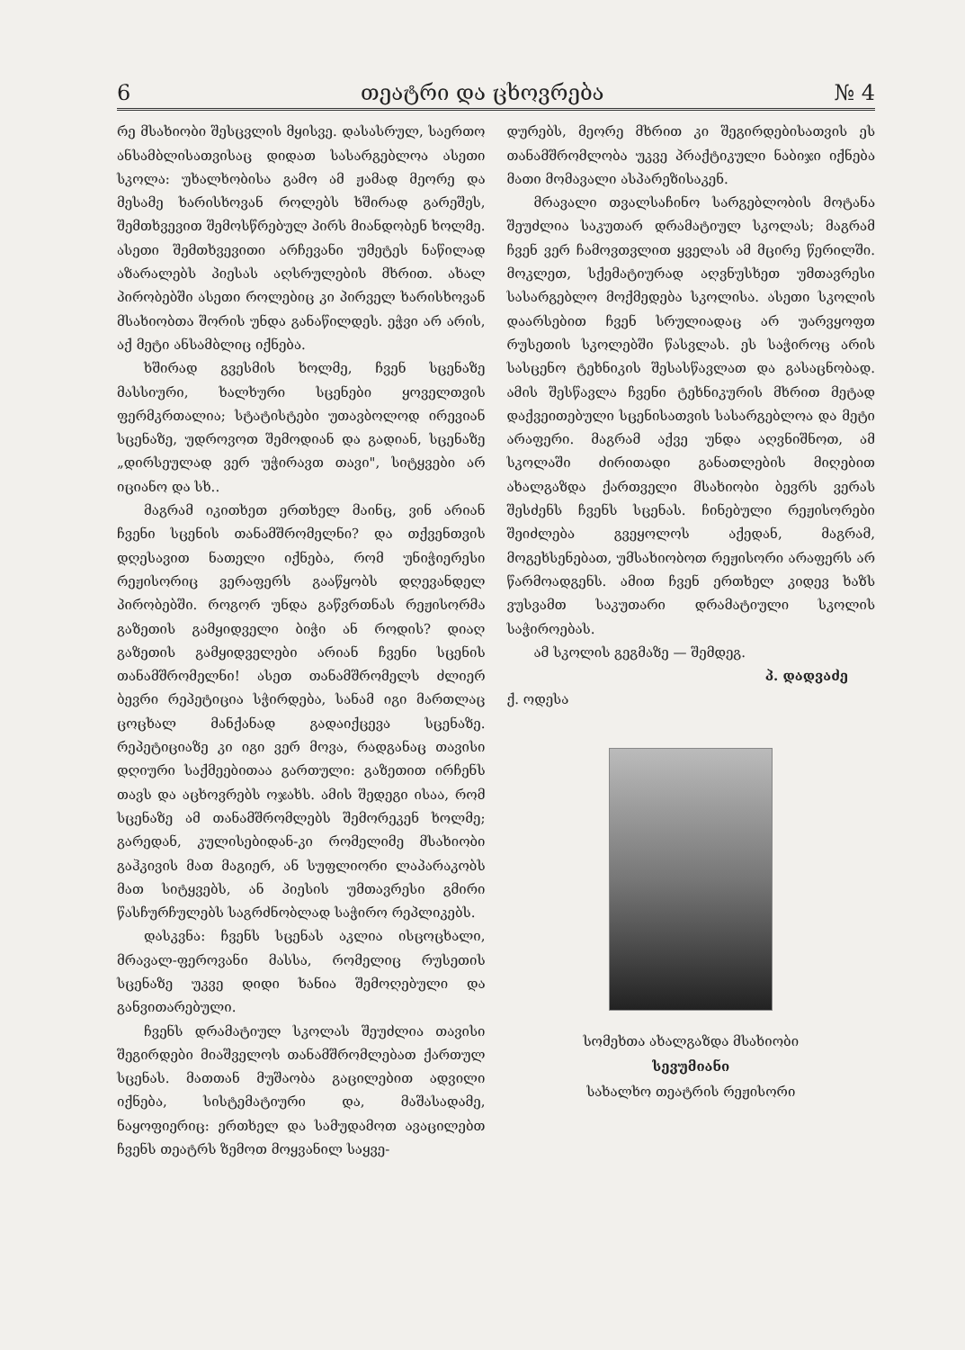6 თეატრი და ცხოვრება № 4
რე მსახიობი შესცვლის მყისვე. დასასრულ, საერთო ანსამბლისათვისაც დიდათ სასარგებლოა ასეთი სკოლა: უხალხობისა გამო ამ ჟამად მეორე და მესამე ხარისხოვან როლებს ხშირად გარეშეს, შემთხვევით შემოსწრებულ პირს მიანდობენ ხოლმე. ასეთი შემთხვევითი არჩევანი უმეტეს ნაწილად აზარალებს პიესას აღსრულების მხრით. ახალ პირობებში ასეთი როლებიც კი პირველ ხარისხოვან მსახიობთა შორის უნდა განაწილდეს. ეჭვი არ არის, აქ მეტი ანსამბლიც იქნება.
ხშირად გვესმის ხოლმე, ჩვენ სცენაზე მასსიური, ხალხური სცენები ყოველთვის ფერმკრთალია; სტატისტები უთავბოლოდ ირევიან სცენაზე, უდროვოთ შემოდიან და გადიან, სცენაზე „დირსეულად ვერ უჭირავთ თავი", სიტყვები არ იციანო და სხ..
მაგრამ იკითხეთ ერთხელ მაინც, ვინ არიან ჩვენი სცენის თანამშრომელნი? და თქვენთვის დღესავით ნათელი იქნება, რომ უნიჭიერესი რეჟისორიც ვერაფერს გააწყობს დღევანდელ პირობებში. როგორ უნდა გაწვრთნას რეჟისორმა გაზეთის გამყიდველი ბიჭი ან როდის? დიაღ გაზეთის გამყიდველები არიან ჩვენი სცენის თანამშრომელნი! ასეთ თანამშრომელს ძლიერ ბევრი რეპეტიცია სჭირდება, სანამ იგი მართლაც ცოცხალ მანქანად გადაიქცევა სცენაზე. რეპეტიციაზე კი იგი ვერ მოვა, რადგანაც თავისი დღიური საქმეებითაა გართული: გაზეთით ირჩენს თავს და აცხოვრებს ოჯახს. ამის შედეგი ისაა, რომ სცენაზე ამ თანამშრომლებს შემორეკენ ხოლმე; გარედან, კულისებიდან-კი რომელიმე მსახიობი გაჰკივის მათ მაგიერ, ან სუფლიორი ლაპარაკობს მათ სიტყვებს, ან პიესის უმთავრესი გმირი წასჩურჩულებს საგრძნობლად საჭირო რეპლიკებს.
დასკვნა: ჩვენს სცენას აკლია ისცოცხალი, მრავალ-ფეროვანი მასსა, რომელიც რუსეთის სცენაზე უკვე დიდი ხანია შემოღებული და განვითარებული.
ჩვენს დრამატიულ სკოლას შეუძლია თავისი შეგირდები მიაშველოს თანამშრომლებათ ქართულ სცენას. მათთან მუშაობა გაცილებით ადვილი იქნება, სისტემატიური და, მაშასადამე, ნაყოფიერიც: ერთხელ და სამუდამოთ ავაცილებთ ჩვენს თეატრს ზემოთ მოყვანილ საყვე-
დურებს, მეორე მხრით კი შეგირდებისათვის ეს თანამშრომლობა უკვე პრაქტიკული ნაბიჯი იქნება მათი მომავალი ასპარეზისაკენ.
მრავალი თვალსაჩინო სარგებლობის მოტანა შეუძლია საკუთარ დრამატიულ სკოლას; მაგრამ ჩვენ ვერ ჩამოვთვლით ყველას ამ მცირე წერილში. მოკლეთ, სქემატიურად აღვნუსხეთ უმთავრესი სასარგებლო მოქმედება სკოლისა. ასეთი სკოლის დაარსებით ჩვენ სრულიადაც არ უარვყოფთ რუსეთის სკოლებში წასვლას. ეს საჭიროც არის სასცენო ტეხნიკის შესასწავლათ და გასაცნობად. ამის შესწავლა ჩვენი ტეხნიკურის მხრით მეტად დაქვეითებული სცენისათვის სასარგებლოა და მეტი არაფერი. მაგრამ აქვე უნდა აღვნიშნოთ, ამ სკოლაში ძირითადი განათლების მიღებით ახალგაზდა ქართველი მსახიობი ბევრს ვერას შესძენს ჩვენს სცენას. ჩინებული რეჟისორები შეიძლება გვეყოლოს აქედან, მაგრამ, მოგეხსენებათ, უმსახიობოთ რეჟისორი არაფერს არ წარმოადგენს. ამით ჩვენ ერთხელ კიდევ ხაზს ვუსვამთ საკუთარი დრამატიული სკოლის საჭიროებას.
ამ სკოლის გეგმაზე — შემდეგ.
პ. დადვაძე
ქ. ოდესა
სომეხთა ახალგაზდა მსახიობი
სევუმიანი
სახალხო თეატრის რეჟისორი